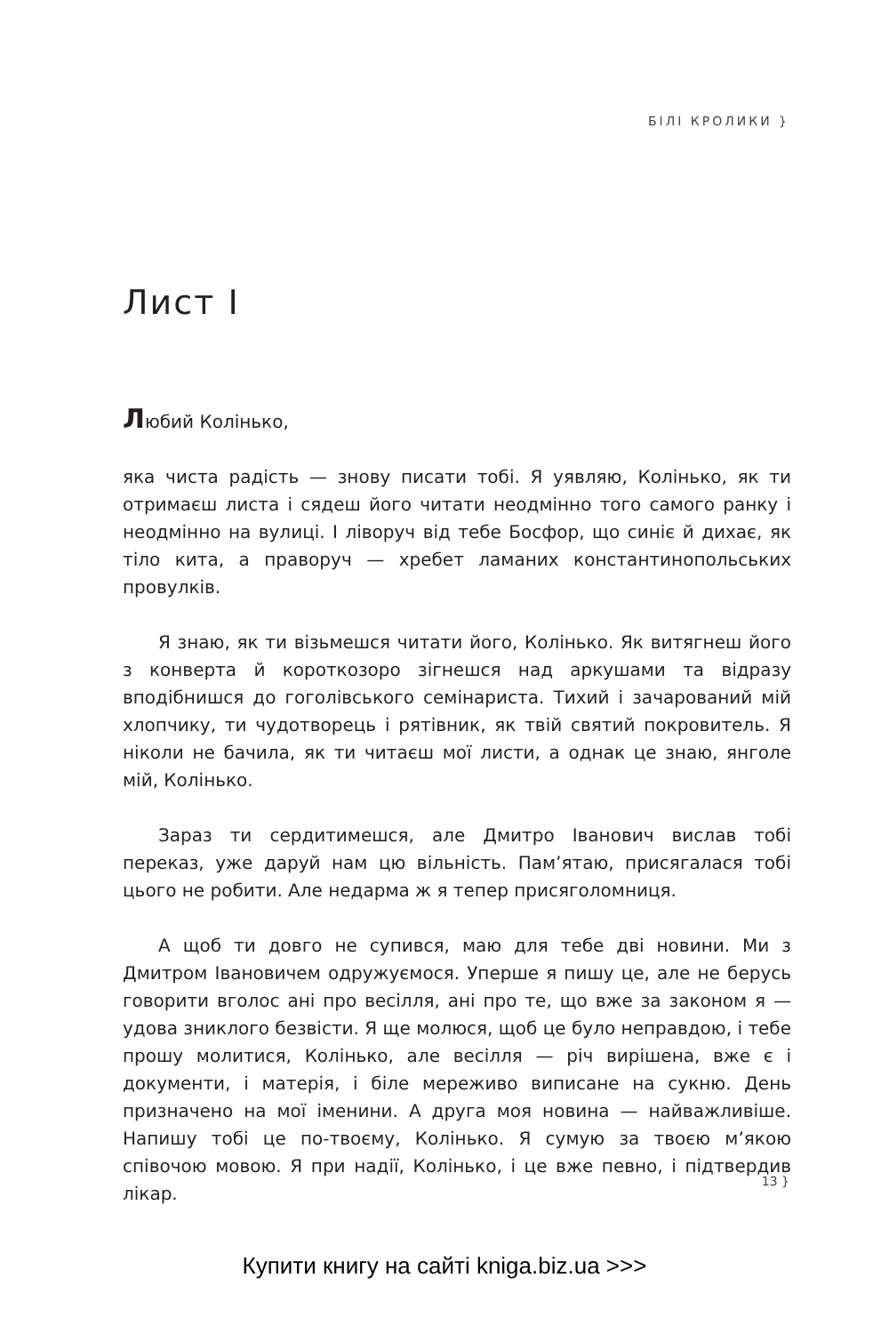БІЛІ КРОЛИКИ }
Лист I
Любий Колінько,
яка чиста радість — знову писати тобі. Я уявляю, Колінько, як ти отримаєш листа і сядеш його читати неодмінно того самого ранку і неодмінно на вулиці. І ліворуч від тебе Босфор, що синіє й дихає, як тіло кита, а праворуч — хребет ламаних константинопольських провулків.
Я знаю, як ти візьмешся читати його, Колінько. Як витягнеш його з конверта й короткозоро зігнешся над аркушами та відразу вподібнишся до гоголівського семінариста. Тихий і зачарований мій хлопчику, ти чудотворець і рятівник, як твій святий покровитель. Я ніколи не бачила, як ти читаєш мої листи, а однак це знаю, янголе мій, Колінько.
Зараз ти сердитимешся, але Дмитро Іванович вислав тобі переказ, уже даруй нам цю вільність. Пам’ятаю, присягалася тобі цього не робити. Але недарма ж я тепер присяголомниця.
А щоб ти довго не супився, маю для тебе дві новини. Ми з Дмитром Івановичем одружуємося. Уперше я пишу це, але не берусь говорити вголос ані про весілля, ані про те, що вже за законом я — удова зниклого безвісти. Я ще молюся, щоб це було неправдою, і тебе прошу молитися, Колінько, але весілля — річ вирішена, вже є і документи, і матерія, і біле мереживо виписане на сукню. День призначено на мої іменини. А друга моя новина — найважливіше. Напишу тобі це по-твоєму, Колінько. Я сумую за твоєю м’якою співочою мовою. Я при надії, Колінько, і це вже певно, і підтвердив лікар.
13 }
Купити книгу на сайті kniga.biz.ua >>>